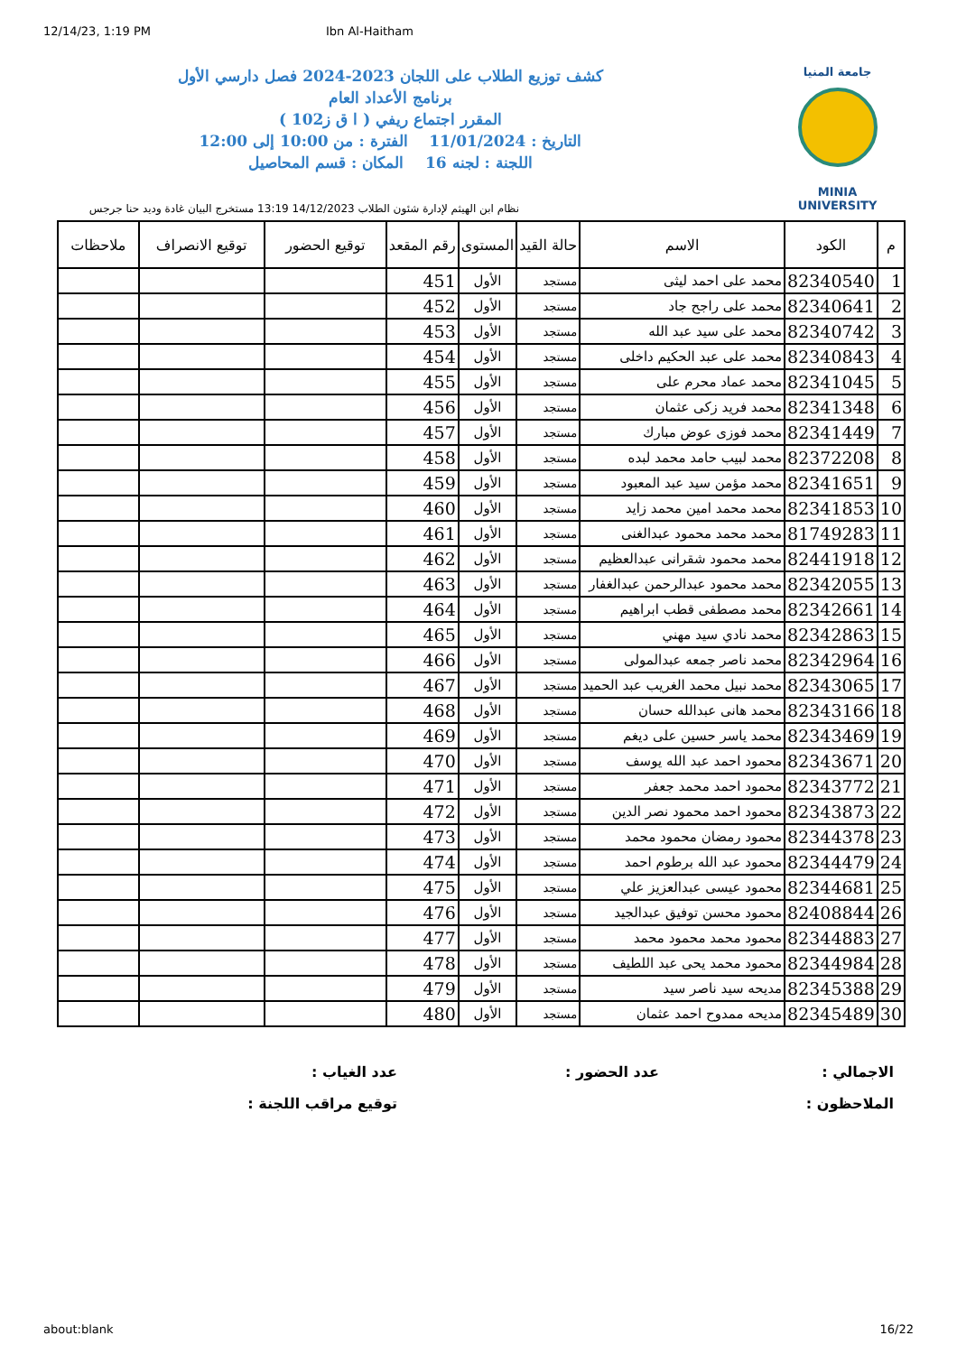12/14/23, 1:19 PM Ibn Al-Haitham
جامعة المنيا
MINIA UNIVERSITY
كشف توزيع الطلاب على اللجان 2023-2024 فصل دارسي الأول
برنامج الأعداد العام
المقرر اجتماع ريفي ( ا ق ز102 )
التاريخ : 11/01/2024 الفترة : من 10:00 إلى 12:00
اللجنة : لجنه 16 المكان : قسم المحاصيل
نظام ابن الهيثم لإدارة شئون الطلاب 14/12/2023 13:19 مستخرج البيان غادة وديد حنا جرجس
| م | الكود | الاسم | حالة القيد | المستوى | رقم المقعد | توقيع الحضور | توقيع الانصراف | ملاحظات |
| --- | --- | --- | --- | --- | --- | --- | --- | --- |
| 1 | 82340540 | محمد على احمد ليثى | مستجد | الأول | 451 | | | |
| 2 | 82340641 | محمد على راجح جاد | مستجد | الأول | 452 | | | |
| 3 | 82340742 | محمد على سيد عبد الله | مستجد | الأول | 453 | | | |
| 4 | 82340843 | محمد على عبد الحكيم داخلى | مستجد | الأول | 454 | | | |
| 5 | 82341045 | محمد عماد محرم على | مستجد | الأول | 455 | | | |
| 6 | 82341348 | محمد فريد زكى عثمان | مستجد | الأول | 456 | | | |
| 7 | 82341449 | محمد فوزى عوض مبارك | مستجد | الأول | 457 | | | |
| 8 | 82372208 | محمد لبيب حامد محمد لبده | مستجد | الأول | 458 | | | |
| 9 | 82341651 | محمد مؤمن سيد عبد المعبود | مستجد | الأول | 459 | | | |
| 10 | 82341853 | محمد محمد امين محمد زايد | مستجد | الأول | 460 | | | |
| 11 | 81749283 | محمد محمد محمود عبدالغنى | مستجد | الأول | 461 | | | |
| 12 | 82441918 | محمد محمود شقرانى عبدالعظيم | مستجد | الأول | 462 | | | |
| 13 | 82342055 | محمد محمود عبدالرحمن عبدالغفار | مستجد | الأول | 463 | | | |
| 14 | 82342661 | محمد مصطفى قطب ابراهيم | مستجد | الأول | 464 | | | |
| 15 | 82342863 | محمد نادي سيد مهني | مستجد | الأول | 465 | | | |
| 16 | 82342964 | محمد ناصر جمعه عبدالمولى | مستجد | الأول | 466 | | | |
| 17 | 82343065 | محمد نبيل محمد الغريب عبد الحميد | مستجد | الأول | 467 | | | |
| 18 | 82343166 | محمد هانى عبدالله حسان | مستجد | الأول | 468 | | | |
| 19 | 82343469 | محمد ياسر حسين على ديغم | مستجد | الأول | 469 | | | |
| 20 | 82343671 | محمود احمد عبد الله يوسف | مستجد | الأول | 470 | | | |
| 21 | 82343772 | محمود احمد محمد جعفر | مستجد | الأول | 471 | | | |
| 22 | 82343873 | محمود احمد محمود نصر الدين | مستجد | الأول | 472 | | | |
| 23 | 82344378 | محمود رمضان محمود محمد | مستجد | الأول | 473 | | | |
| 24 | 82344479 | محمود عبد الله برطوم احمد | مستجد | الأول | 474 | | | |
| 25 | 82344681 | محمود عيسى عبدالعزيز علي | مستجد | الأول | 475 | | | |
| 26 | 82408844 | محمود محسن توفيق عبدالجيد | مستجد | الأول | 476 | | | |
| 27 | 82344883 | محمود محمد محمود محمد | مستجد | الأول | 477 | | | |
| 28 | 82344984 | محمود محمد يحى عبد اللطيف | مستجد | الأول | 478 | | | |
| 29 | 82345388 | مديحه سيد ناصر سيد | مستجد | الأول | 479 | | | |
| 30 | 82345489 | مديحه ممدوح احمد عثمان | مستجد | الأول | 480 | | | |
الاجمالي :
عدد الحضور :
عدد الغياب :
الملاحظون :
توقيع مراقب اللجنة :
about:blank 16/22